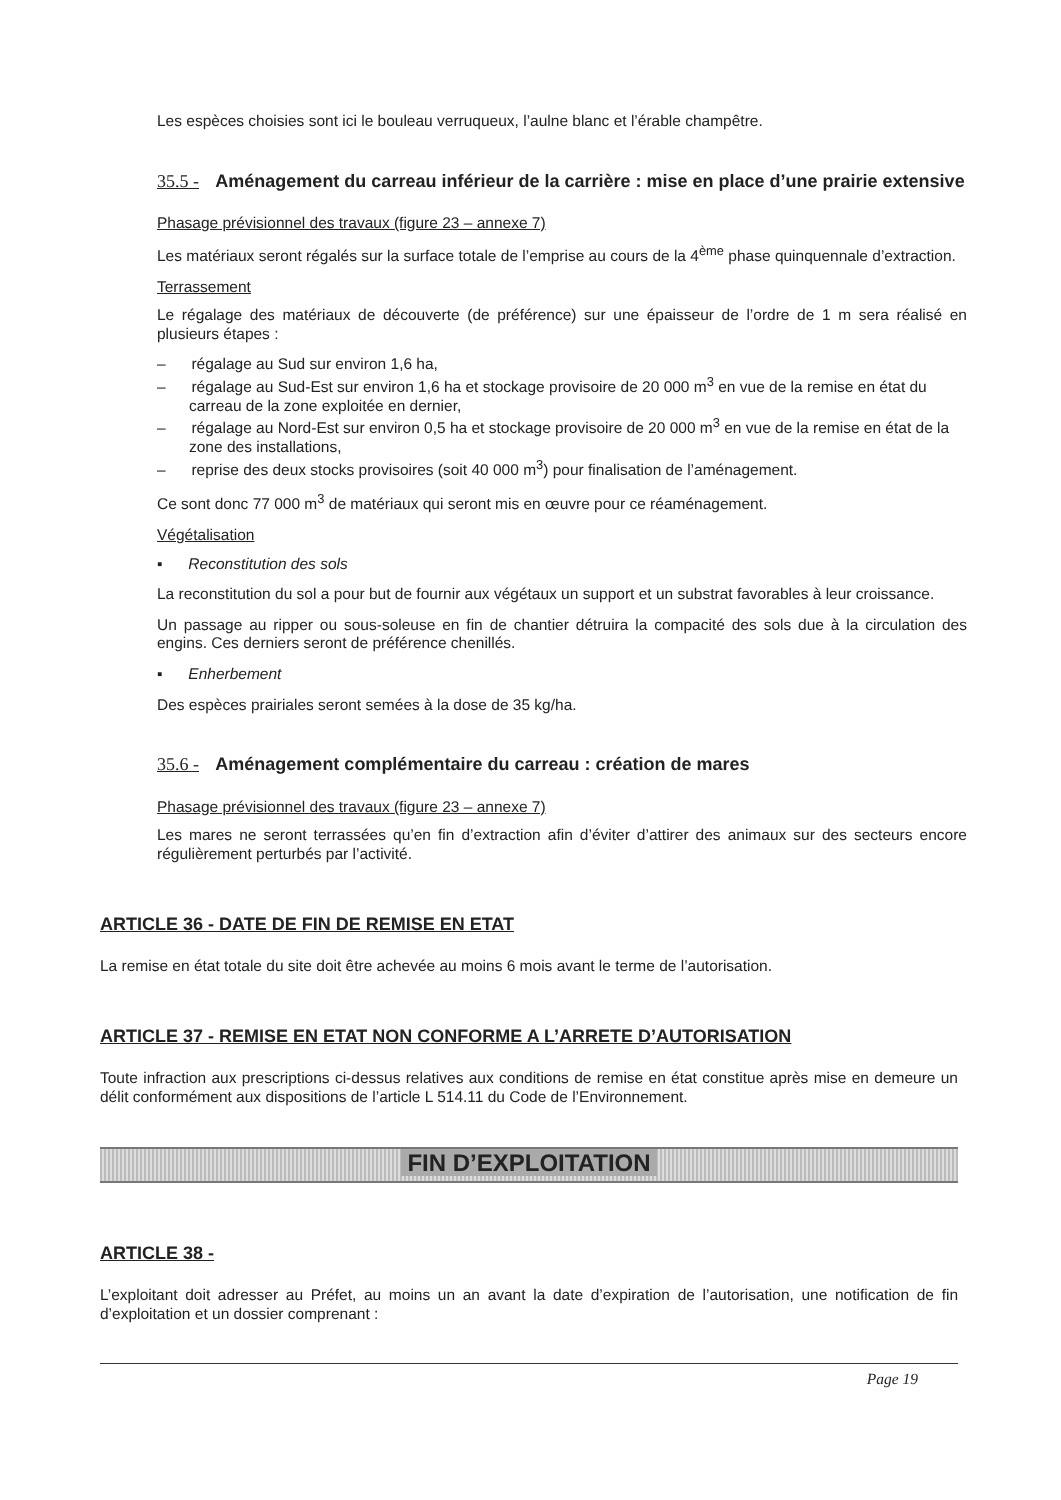Les espèces choisies sont ici le bouleau verruqueux, l’aulne blanc et l’érable champêtre.
35.5 - Aménagement du carreau inférieur de la carrière : mise en place d’une prairie extensive
Phasage prévisionnel des travaux (figure 23 – annexe 7)
Les matériaux seront régalés sur la surface totale de l’emprise au cours de la 4<sup>ème</sup> phase quinquennale d’extraction.
Terrassement
Le régalage des matériaux de découverte (de préférence) sur une épaisseur de l’ordre de 1 m sera réalisé en plusieurs étapes :
– régalage au Sud sur environ 1,6 ha,
– régalage au Sud-Est sur environ 1,6 ha et stockage provisoire de 20 000 m<sup>3</sup> en vue de la remise en état du carreau de la zone exploitée en dernier,
– régalage au Nord-Est sur environ 0,5 ha et stockage provisoire de 20 000 m<sup>3</sup> en vue de la remise en état de la zone des installations,
– reprise des deux stocks provisoires (soit 40 000 m<sup>3</sup>) pour finalisation de l’aménagement.
Ce sont donc 77 000 m<sup>3</sup> de matériaux qui seront mis en œuvre pour ce réaménagement.
Végétalisation
▪ Reconstitution des sols
La reconstitution du sol a pour but de fournir aux végétaux un support et un substrat favorables à leur croissance.
Un passage au ripper ou sous-soleuse en fin de chantier détruira la compacité des sols due à la circulation des engins. Ces derniers seront de préférence chenillés.
▪ Enherbement
Des espèces prairiales seront semées à la dose de 35 kg/ha.
35.6 - Aménagement complémentaire du carreau : création de mares
Phasage prévisionnel des travaux (figure 23 – annexe 7)
Les mares ne seront terrassées qu’en fin d’extraction afin d’éviter d’attirer des animaux sur des secteurs encore régulièrement perturbés par l’activité.
ARTICLE 36 - DATE DE FIN DE REMISE EN ETAT
La remise en état totale du site doit être achevée au moins 6 mois avant le terme de l’autorisation.
ARTICLE 37 - REMISE EN ETAT NON CONFORME A L’ARRETE D’AUTORISATION
Toute infraction aux prescriptions ci-dessus relatives aux conditions de remise en état constitue après mise en demeure un délit conformément aux dispositions de l’article L 514.11 du Code de l’Environnement.
FIN D’EXPLOITATION
ARTICLE 38 -
L’exploitant doit adresser au Préfet, au moins un an avant la date d’expiration de l’autorisation, une notification de fin d’exploitation et un dossier comprenant :
Page 19